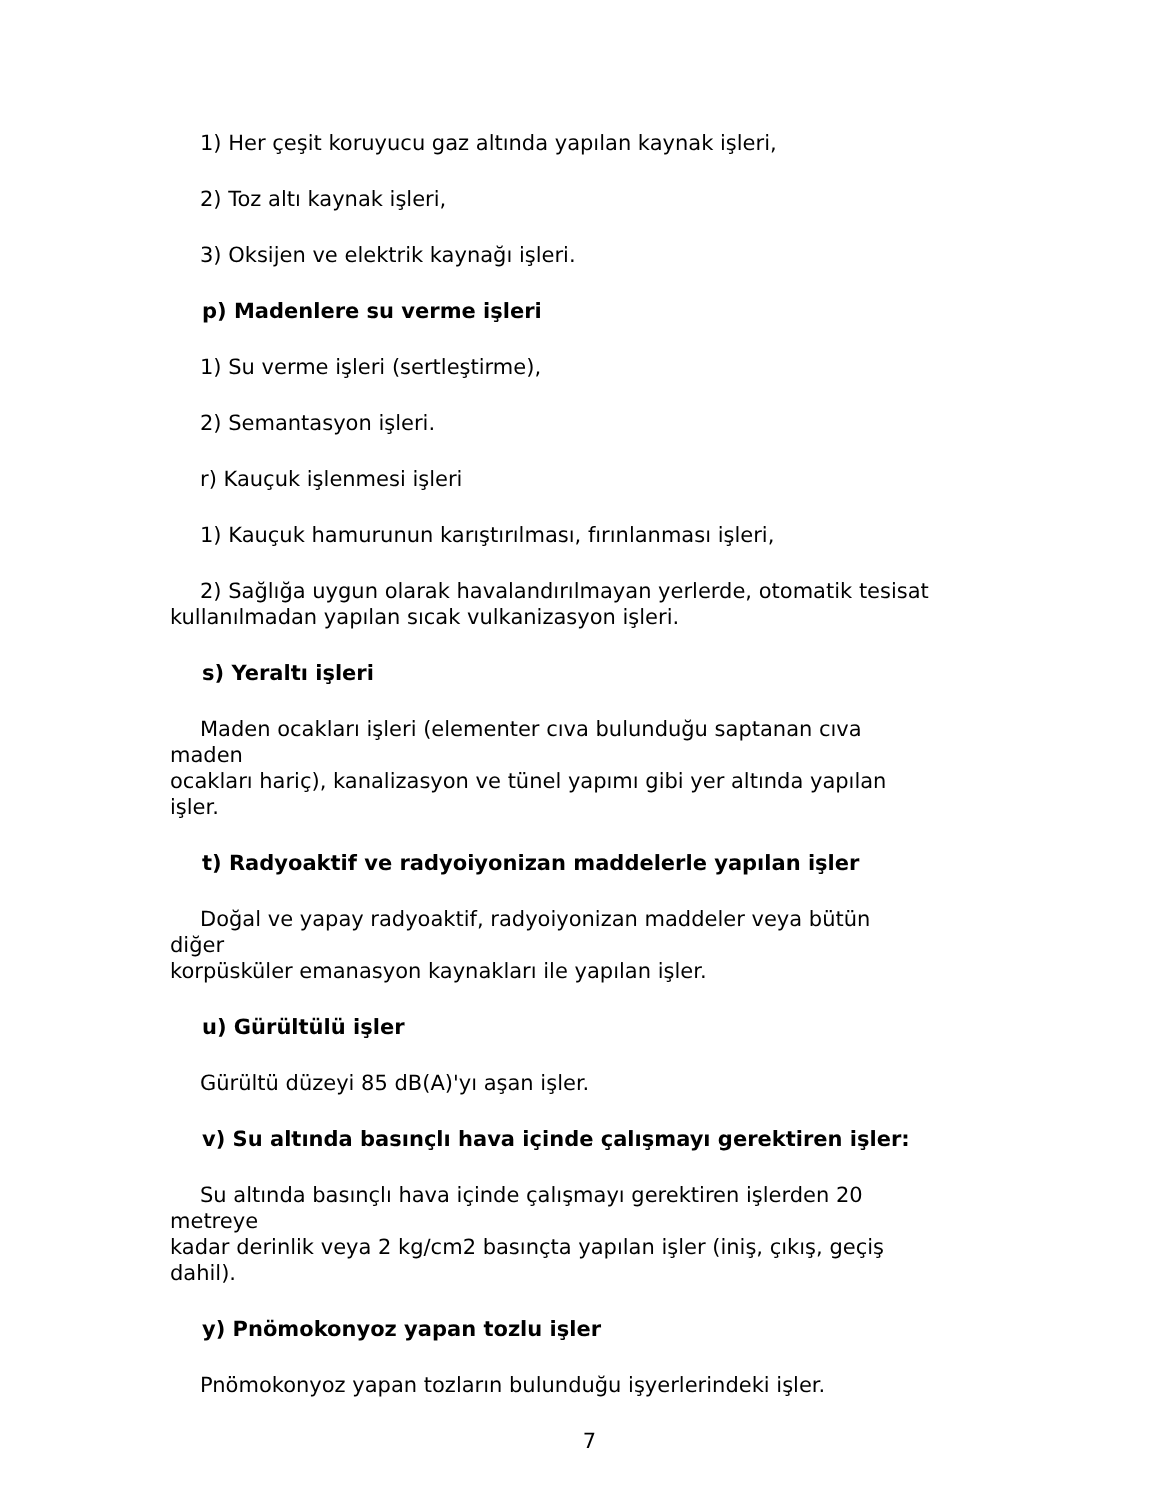1) Her çeşit koruyucu gaz altında yapılan kaynak işleri,
2) Toz altı kaynak işleri,
3) Oksijen ve elektrik kaynağı işleri.
p) Madenlere su verme işleri
1) Su verme işleri (sertleştirme),
2) Semantasyon işleri.
r) Kauçuk işlenmesi işleri
1) Kauçuk hamurunun karıştırılması, fırınlanması işleri,
2) Sağlığa uygun olarak havalandırılmayan yerlerde, otomatik tesisat
kullanılmadan yapılan sıcak vulkanizasyon işleri.
s) Yeraltı işleri
Maden ocakları işleri (elementer cıva bulunduğu saptanan cıva
maden
ocakları hariç), kanalizasyon ve tünel yapımı gibi yer altında yapılan
işler.
t) Radyoaktif ve radyoiyonizan maddelerle yapılan işler
Doğal ve yapay radyoaktif, radyoiyonizan maddeler veya bütün
diğer
korpüsküler emanasyon kaynakları ile yapılan işler.
u) Gürültülü işler
Gürültü düzeyi 85 dB(A)'yı aşan işler.
v) Su altında basınçlı hava içinde çalışmayı gerektiren işler:
Su altında basınçlı hava içinde çalışmayı gerektiren işlerden 20
metreye
kadar derinlik veya 2 kg/cm2 basınçta yapılan işler (iniş, çıkış, geçiş
dahil).
y) Pnömokonyoz yapan tozlu işler
Pnömokonyoz yapan tozların bulunduğu işyerlerindeki işler.
7